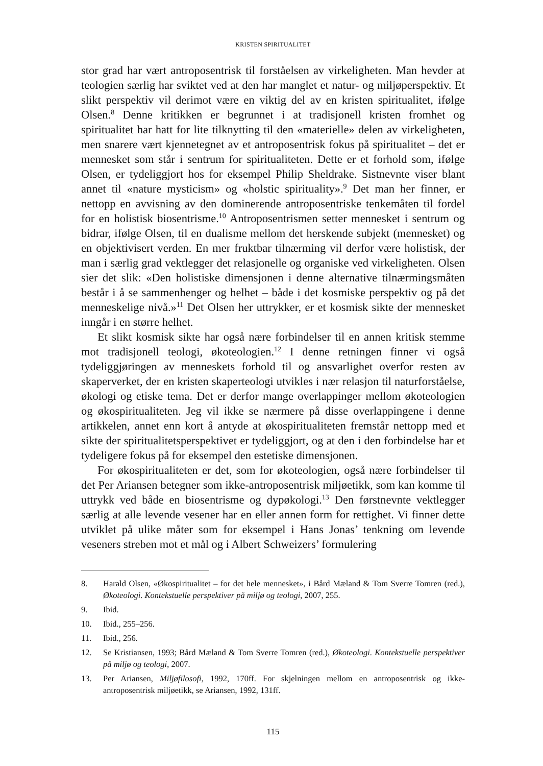KRISTEN SPIRITUALITET
stor grad har vært antroposentrisk til forståelsen av virkeligheten. Man hevder at teologien særlig har sviktet ved at den har manglet et natur- og miljøperspektiv. Et slikt perspektiv vil derimot være en viktig del av en kristen spiritualitet, ifølge Olsen.<sup>8</sup> Denne kritikken er begrunnet i at tradisjonell kristen fromhet og spiritualitet har hatt for lite tilknytting til den «materielle» delen av virkeligheten, men snarere vært kjennetegnet av et antroposentrisk fokus på spiritualitet – det er mennesket som står i sentrum for spiritualiteten. Dette er et forhold som, ifølge Olsen, er tydeliggjort hos for eksempel Philip Sheldrake. Sistnevnte viser blant annet til «nature mysticism» og «holstic spirituality».<sup>9</sup> Det man her finner, er nettopp en avvisning av den dominerende antroposentriske tenkemåten til fordel for en holistisk biosentrisme.<sup>10</sup> Antroposentrismen setter mennesket i sentrum og bidrar, ifølge Olsen, til en dualisme mellom det herskende subjekt (mennesket) og en objektivisert verden. En mer fruktbar tilnærming vil derfor være holistisk, der man i særlig grad vektlegger det relasjonelle og organiske ved virkeligheten. Olsen sier det slik: «Den holistiske dimensjonen i denne alternative tilnærmingsmåten består i å se sammenhenger og helhet – både i det kosmiske perspektiv og på det menneskelige nivå.»<sup>11</sup> Det Olsen her uttrykker, er et kosmisk sikte der mennesket inngår i en større helhet.
Et slikt kosmisk sikte har også nære forbindelser til en annen kritisk stemme mot tradisjonell teologi, økoteologien.<sup>12</sup> I denne retningen finner vi også tydeliggjøringen av menneskets forhold til og ansvarlighet overfor resten av skaperverket, der en kristen skaperteologi utvikles i nær relasjon til naturforståelse, økologi og etiske tema. Det er derfor mange overlappinger mellom økoteologien og økospiritualiteten. Jeg vil ikke se nærmere på disse overlappingene i denne artikkelen, annet enn kort å antyde at økospiritualiteten fremstår nettopp med et sikte der spiritualitetsperspektivet er tydeliggjort, og at den i den forbindelse har et tydeligere fokus på for eksempel den estetiske dimensjonen.
For økospiritualiteten er det, som for økoteologien, også nære forbindelser til det Per Ariansen betegner som ikke-antroposentrisk miljøetikk, som kan komme til uttrykk ved både en biosentrisme og dypøkologi.<sup>13</sup> Den førstnevnte vektlegger særlig at alle levende vesener har en eller annen form for rettighet. Vi finner dette utviklet på ulike måter som for eksempel i Hans Jonas’ tenkning om levende veseners streben mot et mål og i Albert Schweizers’ formulering
8. Harald Olsen, «Økospiritualitet – for det hele mennesket», i Bård Mæland & Tom Sverre Tomren (red.), Økoteologi. Kontekstuelle perspektiver på miljø og teologi, 2007, 255.
9. Ibid.
10. Ibid., 255–256.
11. Ibid., 256.
12. Se Kristiansen, 1993; Bård Mæland & Tom Sverre Tomren (red.), Økoteologi. Kontekstuelle perspektiver på miljø og teologi, 2007.
13. Per Ariansen, Miljøfilosofi, 1992, 170ff. For skjelningen mellom en antroposentrisk og ikke-antroposentrisk miljøetikk, se Ariansen, 1992, 131ff.
115